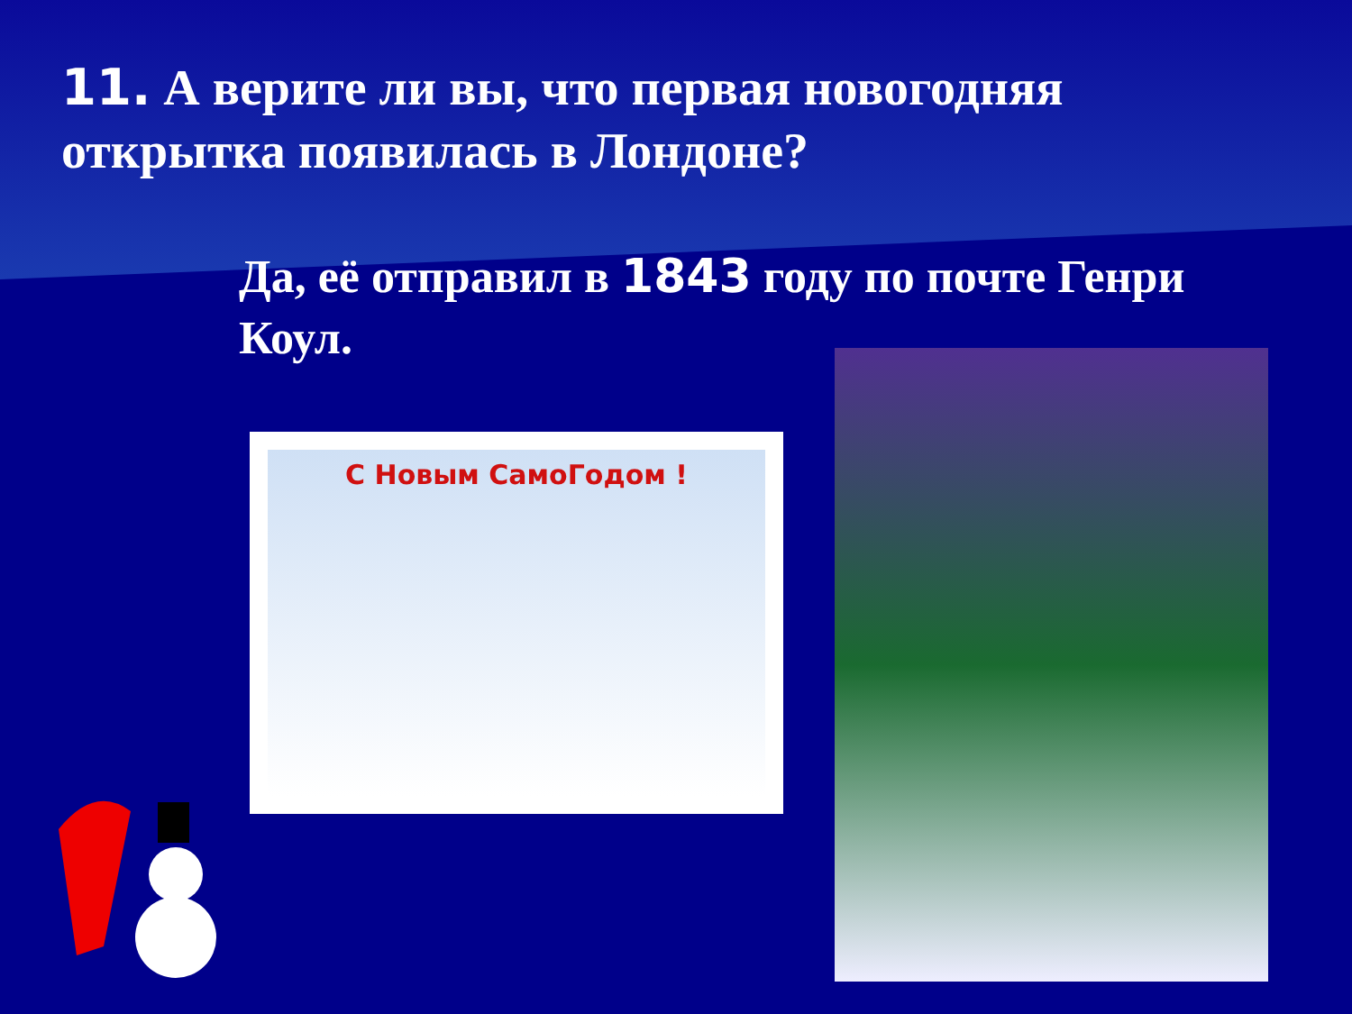11. А верите ли вы, что первая новогодняя открытка появилась в Лондоне?
Да, её отправил в 1843 году по почте Генри Коул.
С Новым СамоГодом !